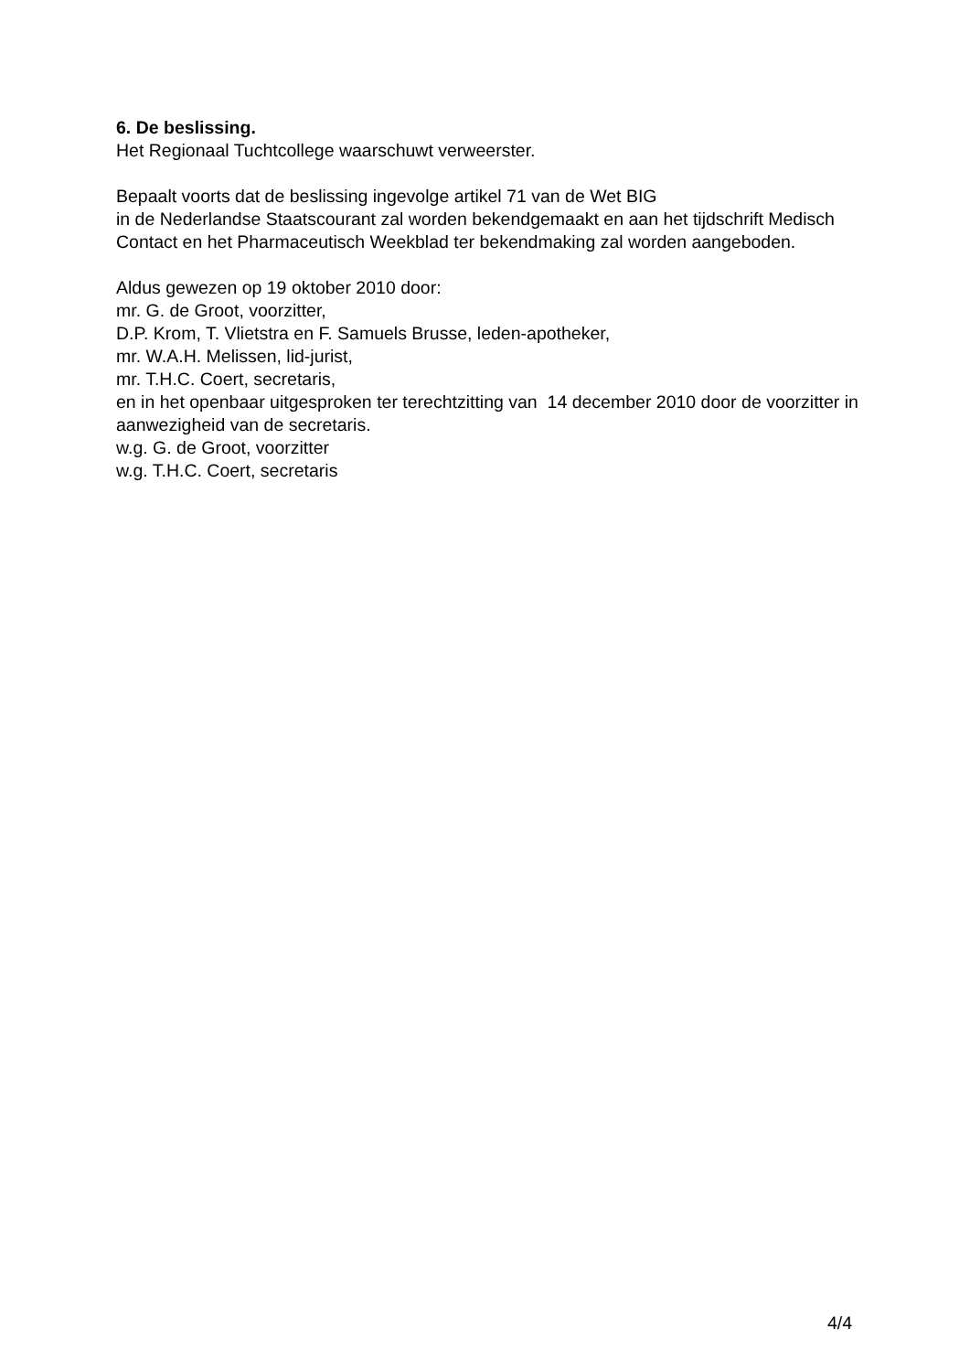6. De beslissing.
Het Regionaal Tuchtcollege waarschuwt verweerster.
Bepaalt voorts dat de beslissing ingevolge artikel 71 van de Wet BIG
in de Nederlandse Staatscourant zal worden bekendgemaakt en aan het tijdschrift Medisch Contact en het Pharmaceutisch Weekblad ter bekendmaking zal worden aangeboden.
Aldus gewezen op 19 oktober 2010 door:
mr. G. de Groot, voorzitter,
D.P. Krom, T. Vlietstra en F. Samuels Brusse, leden-apotheker,
mr. W.A.H. Melissen, lid-jurist,
mr. T.H.C. Coert, secretaris,
en in het openbaar uitgesproken ter terechtzitting van 14 december 2010 door de voorzitter in aanwezigheid van de secretaris.
w.g. G. de Groot, voorzitter
w.g. T.H.C. Coert, secretaris
4/4